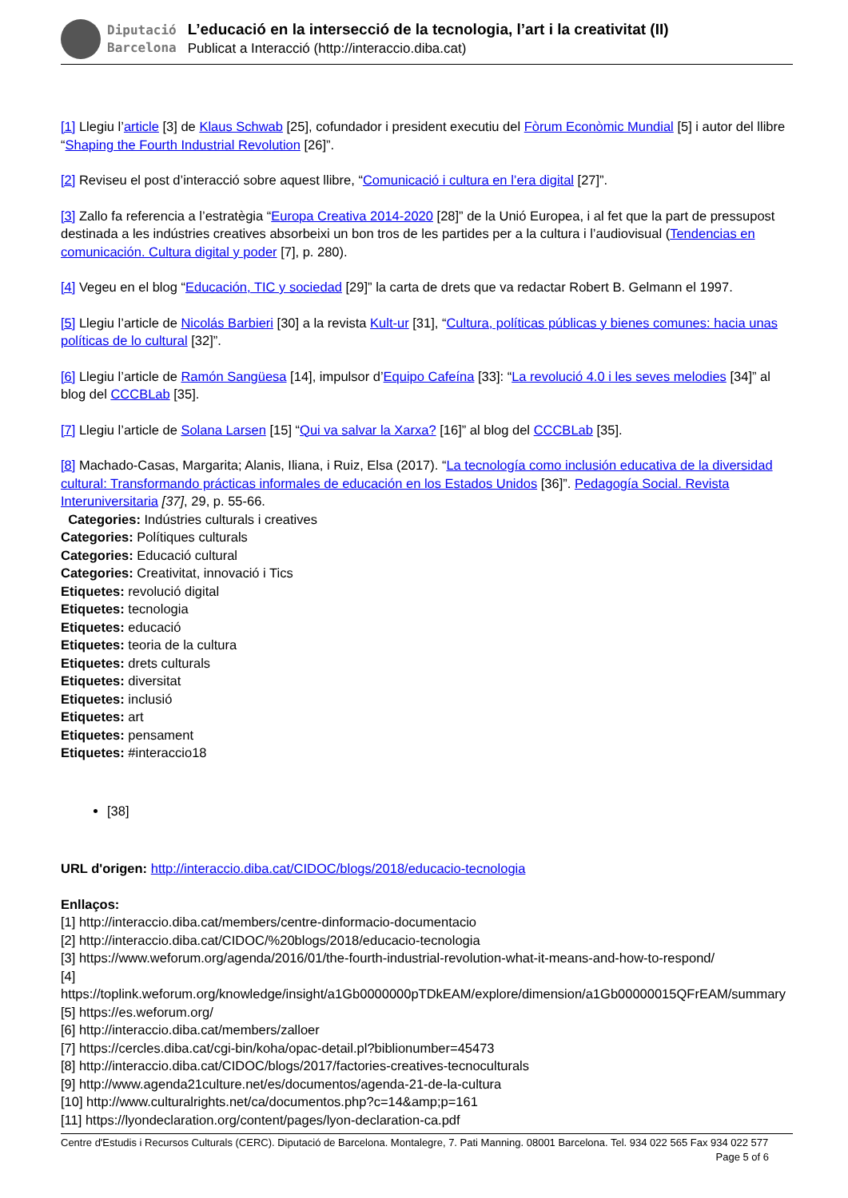Diputació
Barcelona
L’educació en la intersecció de la tecnologia, l’art i la creativitat (II)
Publicat a Interacció (http://interaccio.diba.cat)
[1] Llegiu l’article [3] de Klaus Schwab [25], cofundador i president executiu del Fòrum Econòmic Mundial [5] i autor del llibre “Shaping the Fourth Industrial Revolution [26]”.
[2] Reviseu el post d’interacció sobre aquest llibre, “Comunicació i cultura en l’era digital [27]”.
[3] Zallo fa referencia a l’estratègia “Europa Creativa 2014-2020 [28]” de la Unió Europea, i al fet que la part de pressupost destinada a les indústries creatives absorbeixi un bon tros de les partides per a la cultura i l’audiovisual (Tendencias en comunicación. Cultura digital y poder [7], p. 280).
[4] Vegeu en el blog “Educación, TIC y sociedad [29]” la carta de drets que va redactar Robert B. Gelmann el 1997.
[5] Llegiu l’article de Nicolás Barbieri [30] a la revista Kult-ur [31], “Cultura, políticas públicas y bienes comunes: hacia unas políticas de lo cultural [32]”.
[6] Llegiu l’article de Ramón Sangüesa [14], impulsor d’Equipo Cafeína [33]: “La revolució 4.0 i les seves melodies [34]” al blog del CCCBLab [35].
[7] Llegiu l’article de Solana Larsen [15] “Qui va salvar la Xarxa? [16]” al blog del CCCBLab [35].
[8] Machado-Casas, Margarita; Alanis, Iliana, i Ruiz, Elsa (2017). “La tecnología como inclusión educativa de la diversidad cultural: Transformando prácticas informales de educación en los Estados Unidos [36]”. Pedagogía Social. Revista Interuniversitaria [37], 29, p. 55-66.
Categories: Indústries culturals i creatives
Categories: Polítiques culturals
Categories: Educació cultural
Categories: Creativitat, innovació i Tics
Etiquetes: revolució digital
Etiquetes: tecnologia
Etiquetes: educació
Etiquetes: teoria de la cultura
Etiquetes: drets culturals
Etiquetes: diversitat
Etiquetes: inclusió
Etiquetes: art
Etiquetes: pensament
Etiquetes: #interaccio18
[38]
URL d'origen: http://interaccio.diba.cat/CIDOC/blogs/2018/educacio-tecnologia
Enllaços:
[1] http://interaccio.diba.cat/members/centre-dinformacio-documentacio
[2] http://interaccio.diba.cat/CIDOC/%20blogs/2018/educacio-tecnologia
[3] https://www.weforum.org/agenda/2016/01/the-fourth-industrial-revolution-what-it-means-and-how-to-respond/
[4] https://toplink.weforum.org/knowledge/insight/a1Gb0000000pTDkEAM/explore/dimension/a1Gb00000015QFrEAM/summary
[5] https://es.weforum.org/
[6] http://interaccio.diba.cat/members/zalloer
[7] https://cercles.diba.cat/cgi-bin/koha/opac-detail.pl?biblionumber=45473
[8] http://interaccio.diba.cat/CIDOC/blogs/2017/factories-creatives-tecnoculturals
[9] http://www.agenda21culture.net/es/documentos/agenda-21-de-la-cultura
[10] http://www.culturalrights.net/ca/documentos.php?c=14&amp;p=161
[11] https://lyondeclaration.org/content/pages/lyon-declaration-ca.pdf
Centre d'Estudis i Recursos Culturals (CERC). Diputació de Barcelona. Montalegre, 7. Pati Manning. 08001 Barcelona. Tel. 934 022 565 Fax 934 022 577 Page 5 of 6